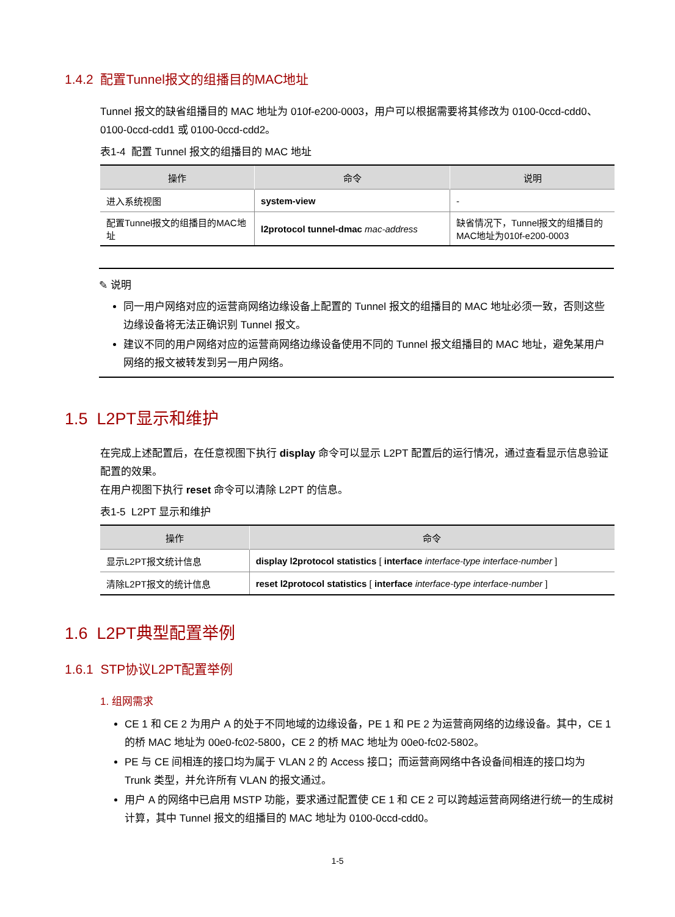1.4.2 配置Tunnel报文的组播目的MAC地址
Tunnel 报文的缺省组播目的 MAC 地址为 010f-e200-0003，用户可以根据需要将其修改为 0100-0ccd-cdd0、0100-0ccd-cdd1 或 0100-0ccd-cdd2。
表1-4 配置 Tunnel 报文的组播目的 MAC 地址
| 操作 | 命令 | 说明 |
| --- | --- | --- |
| 进入系统视图 | system-view | - |
| 配置Tunnel报文的组播目的MAC地址 | l2protocol tunnel-dmac mac-address | 缺省情况下，Tunnel报文的组播目的MAC地址为010f-e200-0003 |
✎ 说明
同一用户网络对应的运营商网络边缘设备上配置的 Tunnel 报文的组播目的 MAC 地址必须一致，否则这些边缘设备将无法正确识别 Tunnel 报文。
建议不同的用户网络对应的运营商网络边缘设备使用不同的 Tunnel 报文组播目的 MAC 地址，避免某用户网络的报文被转发到另一用户网络。
1.5 L2PT显示和维护
在完成上述配置后，在任意视图下执行 display 命令可以显示 L2PT 配置后的运行情况，通过查看显示信息验证配置的效果。
在用户视图下执行 reset 命令可以清除 L2PT 的信息。
表1-5 L2PT 显示和维护
| 操作 | 命令 |
| --- | --- |
| 显示L2PT报文统计信息 | display l2protocol statistics [ interface interface-type interface-number ] |
| 清除L2PT报文的统计信息 | reset l2protocol statistics [ interface interface-type interface-number ] |
1.6 L2PT典型配置举例
1.6.1 STP协议L2PT配置举例
1. 组网需求
CE 1 和 CE 2 为用户 A 的处于不同地域的边缘设备，PE 1 和 PE 2 为运营商网络的边缘设备。其中，CE 1 的桥 MAC 地址为 00e0-fc02-5800，CE 2 的桥 MAC 地址为 00e0-fc02-5802。
PE 与 CE 间相连的接口均为属于 VLAN 2 的 Access 接口；而运营商网络中各设备间相连的接口均为 Trunk 类型，并允许所有 VLAN 的报文通过。
用户 A 的网络中已启用 MSTP 功能，要求通过配置使 CE 1 和 CE 2 可以跨越运营商网络进行统一的生成树计算，其中 Tunnel 报文的组播目的 MAC 地址为 0100-0ccd-cdd0。
1-5